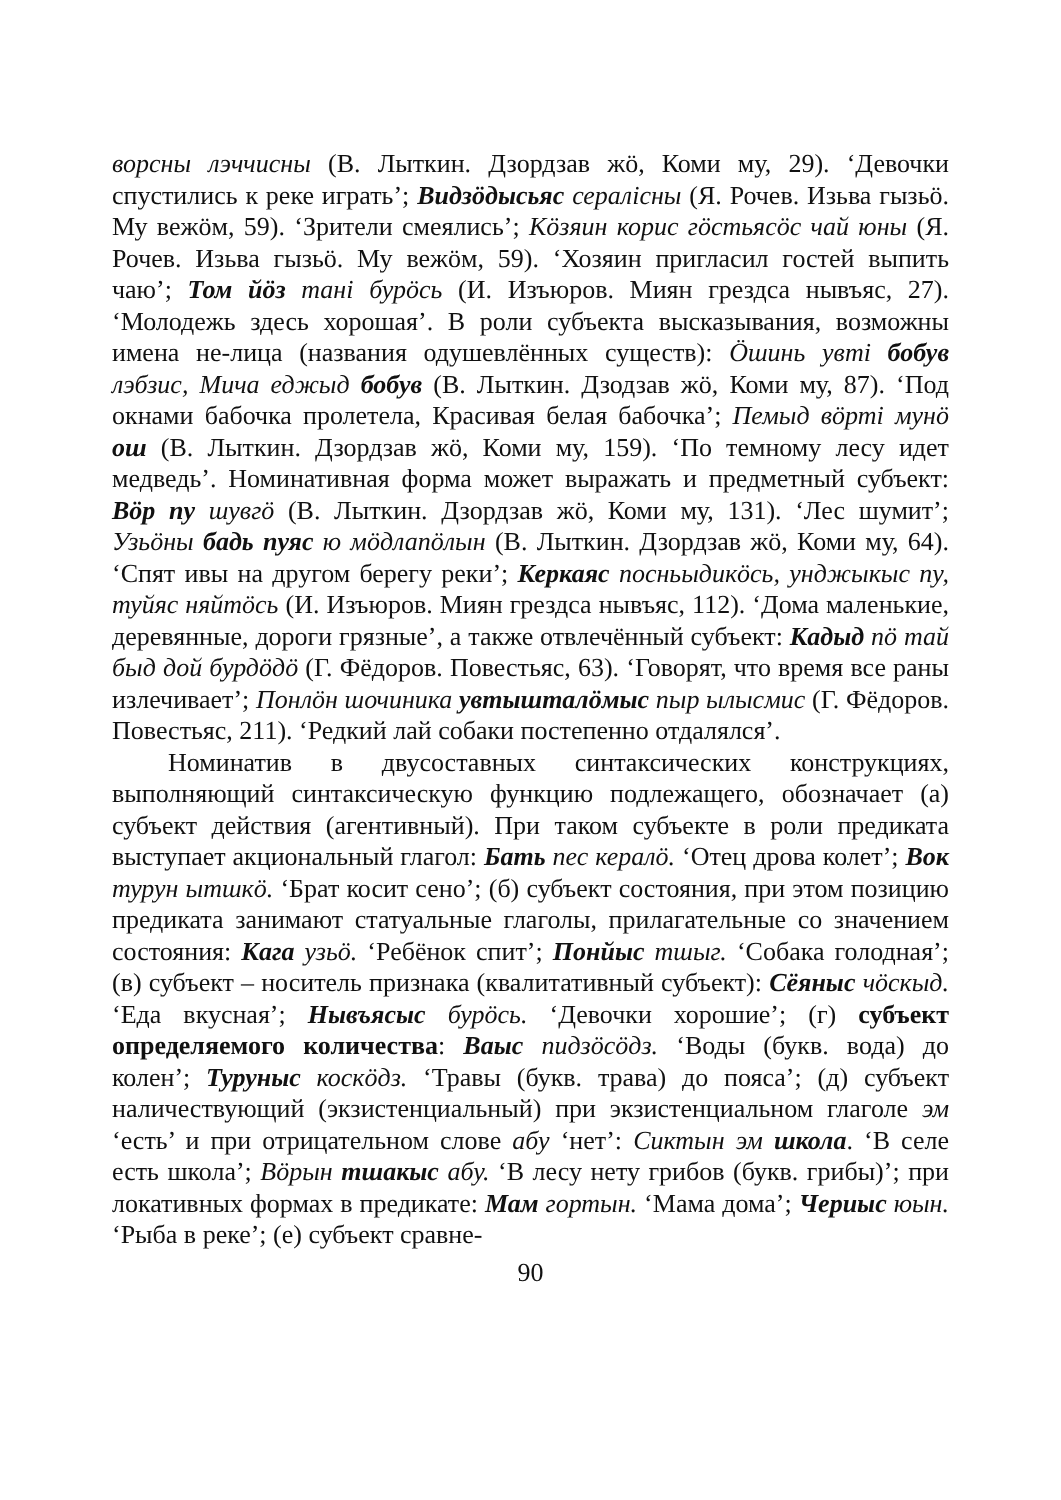ворсны лэччисны (В. Лыткин. Дзордзав жӧ, Коми му, 29). ‘Девочки спустились к реке играть’; Видзӧдысьяс сералiсны (Я. Рочев. Изьва гызьӧ. Му вежӧм, 59). ‘Зрители смеялись’; Кӧзяин корис гӧстьясӧс чай юны (Я. Рочев. Изьва гызьӧ. Му вежӧм, 59). ‘Хозяин пригласил гостей выпить чаю’; Том йӧз танi бурӧсь (И. Изъюров. Миян грездса нывъяс, 27). ‘Молодежь здесь хорошая’. В роли субъекта высказывания, возможны имена не-лица (названия одушевлённых существ): Ӧшинь увтi бобув лэбзис, Мича еджыд бобув (В. Лыткин. Дзодзав жӧ, Коми му, 87). ‘Под окнами бабочка пролетела, Красивая белая бабочка’; Пемыд вӧртi мунӧ ош (В. Лыткин. Дзордзав жӧ, Коми му, 159). ‘По темному лесу идет медведь’. Номинативная форма может выражать и предметный субъект: Вӧр пу шувгӧ (В. Лыткин. Дзордзав жӧ, Коми му, 131). ‘Лес шумит’; Узьӧны бадь пуяс ю мӧдлапӧлын (В. Лыткин. Дзордзав жӧ, Коми му, 64). ‘Спят ивы на другом берегу реки’; Керкаяс посньыдикӧсь, унджыкыс пу, туйяс няйтӧсь (И. Изъюров. Миян грездса нывъяс, 112). ‘Дома маленькие, деревянные, дороги грязные’, а также отвлечённый субъект: Кадыд пӧ тай быд дой бурдӧдӧ (Г. Фёдоров. Повестьяс, 63). ‘Говорят, что время все раны излечивает’; Понлӧн шочиника увтыштaлӧмыс пыр ылысмис (Г. Фёдоров. Повестьяс, 211). ‘Редкий лай собаки постепенно отдалялся’.
Номинатив в двусоставных синтаксических конструкциях, выполняющий синтаксическую функцию подлежащего, обозначает (а) субъект действия (агентивный). При таком субъекте в роли предиката выступает акциональный глагол: Бать пес кералӧ. ‘Отец дрова колет’; Вок турун ытшкӧ. ‘Брат косит сено’; (б) субъект состояния, при этом позицию предиката занимают статуальные глаголы, прилагательные со значением состояния: Кага узьӧ. ‘Ребёнок спит’; Понйыс тшыг. ‘Собака голодная’; (в) субъект – носитель признака (квалитативный субъект): Сёяныс чӧскыд. ‘Еда вкусная’; Нывъясыс бурӧсь. ‘Девочки хорошие’; (г) субъект определяемого количества: Ваыс пидзӧсӧдз. ‘Воды (букв. вода) до колен’; Туруныс коскӧдз. ‘Травы (букв. трава) до пояса’; (д) субъект наличествующий (экзистенциальный) при экзистенциальном глаголе эм ‘есть’ и при отрицательном слове абу ‘нет’: Сиктын эм школа. ‘В селе есть школа’; Вӧрын тшакыс абу. ‘В лесу нету грибов (букв. грибы)’; при локативных формах в предикате: Мам гортын. ‘Мама дома’; Чериыс юын. ‘Рыба в реке’; (е) субъект сравне-
90